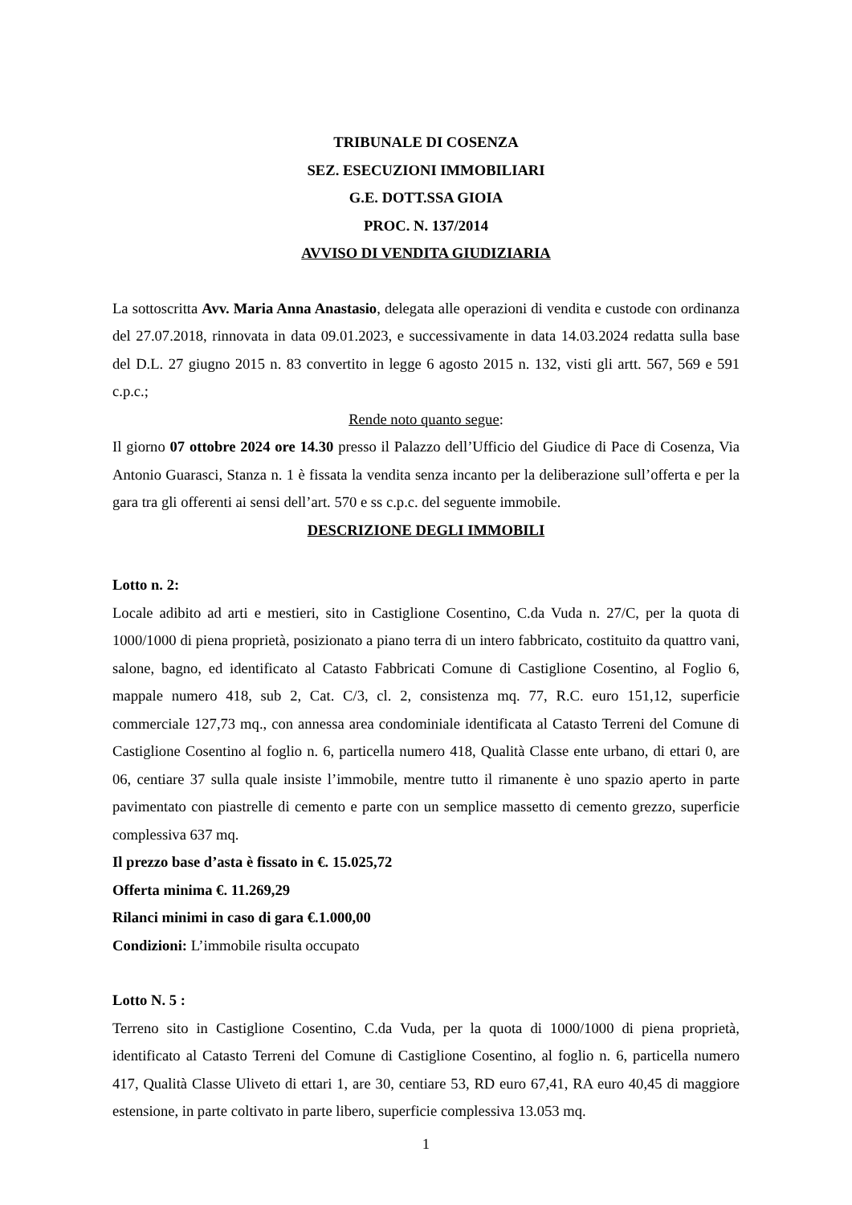TRIBUNALE DI COSENZA
SEZ. ESECUZIONI IMMOBILIARI
G.E. DOTT.SSA GIOIA
PROC. N. 137/2014
AVVISO DI VENDITA GIUDIZIARIA
La sottoscritta Avv. Maria Anna Anastasio, delegata alle operazioni di vendita e custode con ordinanza del 27.07.2018, rinnovata in data 09.01.2023, e successivamente in data 14.03.2024 redatta sulla base del D.L. 27 giugno 2015 n. 83 convertito in legge 6 agosto 2015 n. 132, visti gli artt. 567, 569 e 591 c.p.c.;
Rende noto quanto segue:
Il giorno 07 ottobre 2024 ore 14.30 presso il Palazzo dell’Ufficio del Giudice di Pace di Cosenza, Via Antonio Guarasci, Stanza n. 1 è fissata la vendita senza incanto per la deliberazione sull’offerta e per la gara tra gli offerenti ai sensi dell’art. 570 e ss c.p.c. del seguente immobile.
DESCRIZIONE DEGLI IMMOBILI
Lotto n. 2:
Locale adibito ad arti e mestieri, sito in Castiglione Cosentino, C.da Vuda n. 27/C, per la quota di 1000/1000 di piena proprietà, posizionato a piano terra di un intero fabbricato, costituito da quattro vani, salone, bagno, ed identificato al Catasto Fabbricati Comune di Castiglione Cosentino, al Foglio 6, mappale numero 418, sub 2, Cat. C/3, cl. 2, consistenza mq. 77, R.C. euro 151,12, superficie commerciale 127,73 mq., con annessa area condominiale identificata al Catasto Terreni del Comune di Castiglione Cosentino al foglio n. 6, particella numero 418, Qualità Classe ente urbano, di ettari 0, are 06, centiare 37 sulla quale insiste l’immobile, mentre tutto il rimanente è uno spazio aperto in parte pavimentato con piastrelle di cemento e parte con un semplice massetto di cemento grezzo, superficie complessiva 637 mq.
Il prezzo base d’asta è fissato in €. 15.025,72
Offerta minima €. 11.269,29
Rilanci minimi in caso di gara €.1.000,00
Condizioni: L’immobile risulta occupato
Lotto N. 5 :
Terreno sito in Castiglione Cosentino, C.da Vuda, per la quota di 1000/1000 di piena proprietà, identificato al Catasto Terreni del Comune di Castiglione Cosentino, al foglio n. 6, particella numero 417, Qualità Classe Uliveto di ettari 1, are 30, centiare 53, RD euro 67,41, RA euro 40,45 di maggiore estensione, in parte coltivato in parte libero, superficie complessiva 13.053 mq.
1